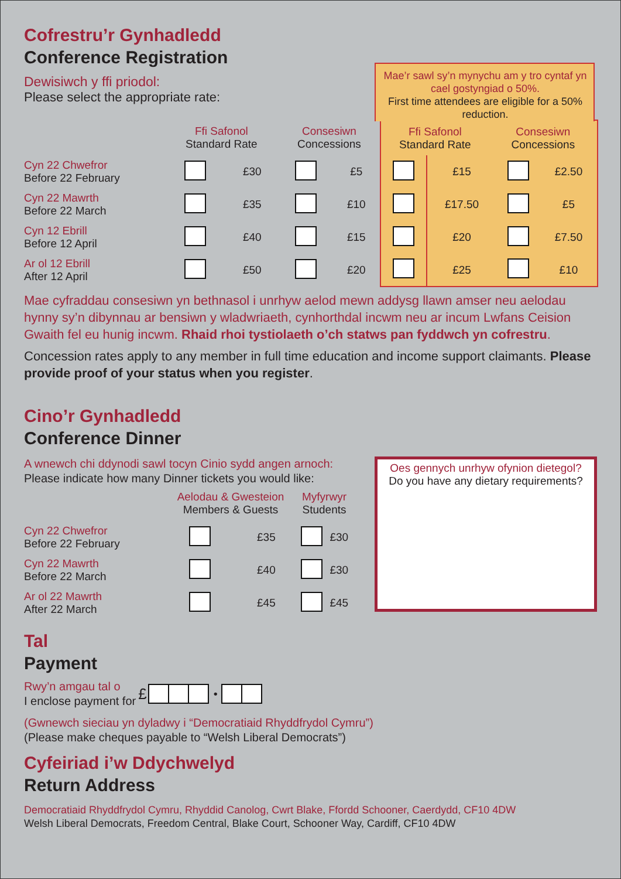Cofrestru’r Gynhadledd
Conference Registration
Dewisiwch y ffi priodol:
Please select the appropriate rate:
| | Ffi Safonol Standard Rate | | Consesiwn Concessions | | Ffi Safonol Standard Rate Consesiwn Concessions | | | |
| --- | --- | --- | --- | --- | --- | --- | --- | --- |
| Cyn 22 Chwefror Before 22 February | | £30 | | £5 | | £15 | | £2.50 |
| Cyn 22 Mawrth Before 22 March | | £35 | | £10 | | £17.50 | | £5 |
| Cyn 12 Ebrill Before 12 April | | £40 | | £15 | | £20 | | £7.50 |
| Ar ol 12 Ebrill After 12 April | | £50 | | £20 | | £25 | | £10 |
Mae cyfraddau consesiwn yn bethnasol i unrhyw aelod mewn addysg llawn amser neu aelodau hynny sy’n dibynnau ar bensiwn y wladwriaeth, cynhorthdal incwm neu ar incum Lwfans Ceision Gwaith fel eu hunig incwm. Rhaid rhoi tystiolaeth o’ch statws pan fyddwch yn cofrestru.
Concession rates apply to any member in full time education and income support claimants. Please provide proof of your status when you register.
Cino’r Gynhadledd
Conference Dinner
A wnewch chi ddynodi sawl tocyn Cinio sydd angen arnoch:
Please indicate how many Dinner tickets you would like:
| | Aelodau & Gwesteion Members & Guests | | Myfyrwyr Students | |
| --- | --- | --- | --- | --- |
| Cyn 22 Chwefror Before 22 February | | £35 | | £30 |
| Cyn 22 Mawrth Before 22 March | | £40 | | £30 |
| Ar ol 22 Mawrth After 22 March | | £45 | | £45 |
Oes gennych unrhyw ofynion dietegol?
Do you have any dietary requirements?
Tal
Payment
Rwy’n amgau tal o
I enclose payment for
£ •
(Gwnewch sieciau yn dyladwy i “Democratiaid Rhyddfrydol Cymru”)
(Please make cheques payable to “Welsh Liberal Democrats”)
Cyfeiriad i’w Ddychwelyd
Return Address
Democratiaid Rhyddfrydol Cymru, Rhyddid Canolog, Cwrt Blake, Ffordd Schooner, Caerdydd, CF10 4DW
Welsh Liberal Democrats, Freedom Central, Blake Court, Schooner Way, Cardiff, CF10 4DW
Mae’r sawl sy’n mynychu am y tro cyntaf yn cael gostyngiad o 50%.
First time attendees are eligible for a 50% reduction.